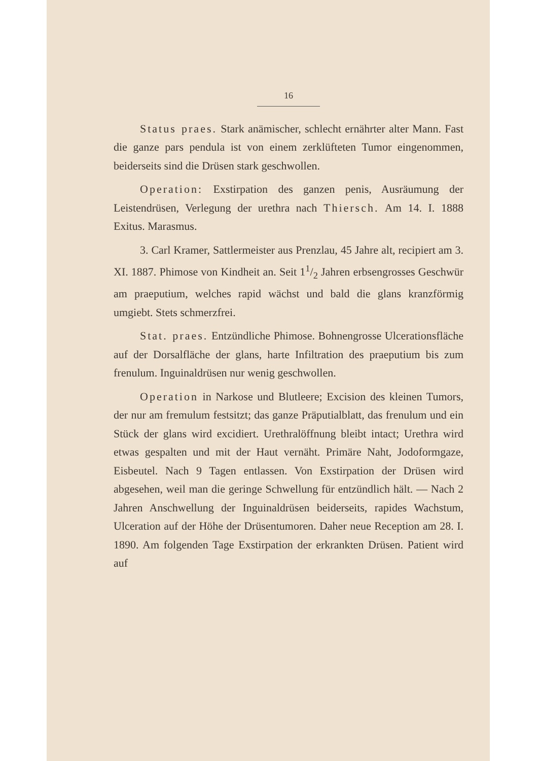16
Status praes. Stark anämischer, schlecht ernährter alter Mann. Fast die ganze pars pendula ist von einem zerklüfteten Tumor eingenommen, beiderseits sind die Drüsen stark geschwollen.
Operation: Exstirpation des ganzen penis, Ausräumung der Leistendrüsen, Verlegung der urethra nach Thiersch. Am 14. I. 1888 Exitus. Marasmus.
3. Carl Kramer, Sattlermeister aus Prenzlau, 45 Jahre alt, recipiert am 3. XI. 1887. Phimose von Kindheit an. Seit 11/2 Jahren erbsengrosses Geschwür am praeputium, welches rapid wächst und bald die glans kranzförmig umgiebt. Stets schmerzfrei.
Stat. praes. Entzündliche Phimose. Bohnengrosse Ulcerationsfläche auf der Dorsalfläche der glans, harte Infiltration des praeputium bis zum frenulum. Inguinaldrüsen nur wenig geschwollen.
Operation in Narkose und Blutleere; Excision des kleinen Tumors, der nur am fremulum festsitzt; das ganze Präputialblatt, das frenulum und ein Stück der glans wird excidiert. Urethralöffnung bleibt intact; Urethra wird etwas gespalten und mit der Haut vernäht. Primäre Naht, Jodoformgaze, Eisbeutel. Nach 9 Tagen entlassen. Von Exstirpation der Drüsen wird abgesehen, weil man die geringe Schwellung für entzündlich hält. — Nach 2 Jahren Anschwellung der Inguinaldrüsen beiderseits, rapides Wachstum, Ulceration auf der Höhe der Drüsentumoren. Daher neue Reception am 28. I. 1890. Am folgenden Tage Exstirpation der erkrankten Drüsen. Patient wird auf